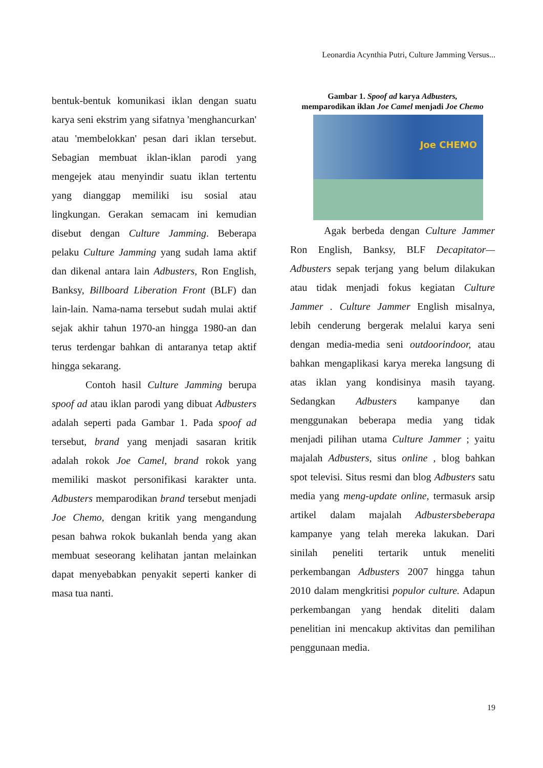Leonardia Acynthia Putri, Culture Jamming Versus...
bentuk-bentuk komunikasi iklan dengan suatu karya seni ekstrim yang sifatnya 'menghancurkan' atau 'membelokkan' pesan dari iklan tersebut. Sebagian membuat iklan-iklan parodi yang mengejek atau menyindir suatu iklan tertentu yang dianggap memiliki isu sosial atau lingkungan. Gerakan semacam ini kemudian disebut dengan Culture Jamming. Beberapa pelaku Culture Jamming yang sudah lama aktif dan dikenal antara lain Adbusters, Ron English, Banksy, Billboard Liberation Front (BLF) dan lain-lain. Nama-nama tersebut sudah mulai aktif sejak akhir tahun 1970-an hingga 1980-an dan terus terdengar bahkan di antaranya tetap aktif hingga sekarang.
Contoh hasil Culture Jamming berupa spoof ad atau iklan parodi yang dibuat Adbusters adalah seperti pada Gambar 1. Pada spoof ad tersebut, brand yang menjadi sasaran kritik adalah rokok Joe Camel, brand rokok yang memiliki maskot personifikasi karakter unta. Adbusters memparodikan brand tersebut menjadi Joe Chemo, dengan kritik yang mengandung pesan bahwa rokok bukanlah benda yang akan membuat seseorang kelihatan jantan melainkan dapat menyebabkan penyakit seperti kanker di masa tua nanti.
Gambar 1. Spoof ad karya Adbusters,
memparodikan iklan Joe Camel menjadi Joe Chemo
Joe CHEMO
Agak berbeda dengan Culture Jammer Ron English, Banksy, BLF Decapitator—Adbusters sepak terjang yang belum dilakukan atau tidak menjadi fokus kegiatan Culture Jammer . Culture Jammer English misalnya, lebih cenderung bergerak melalui karya seni dengan media-media seni outdoorindoor, atau bahkan mengaplikasi karya mereka langsung di atas iklan yang kondisinya masih tayang. Sedangkan Adbusters kampanye dan menggunakan beberapa media yang tidak menjadi pilihan utama Culture Jammer ; yaitu majalah Adbusters, situs online , blog bahkan spot televisi. Situs resmi dan blog Adbusters satu media yang meng-update online, termasuk arsip artikel dalam majalah Adbustersbeberapa kampanye yang telah mereka lakukan. Dari sinilah peneliti tertarik untuk meneliti perkembangan Adbusters 2007 hingga tahun 2010 dalam mengkritisi populor culture. Adapun perkembangan yang hendak diteliti dalam penelitian ini mencakup aktivitas dan pemilihan penggunaan media.
19